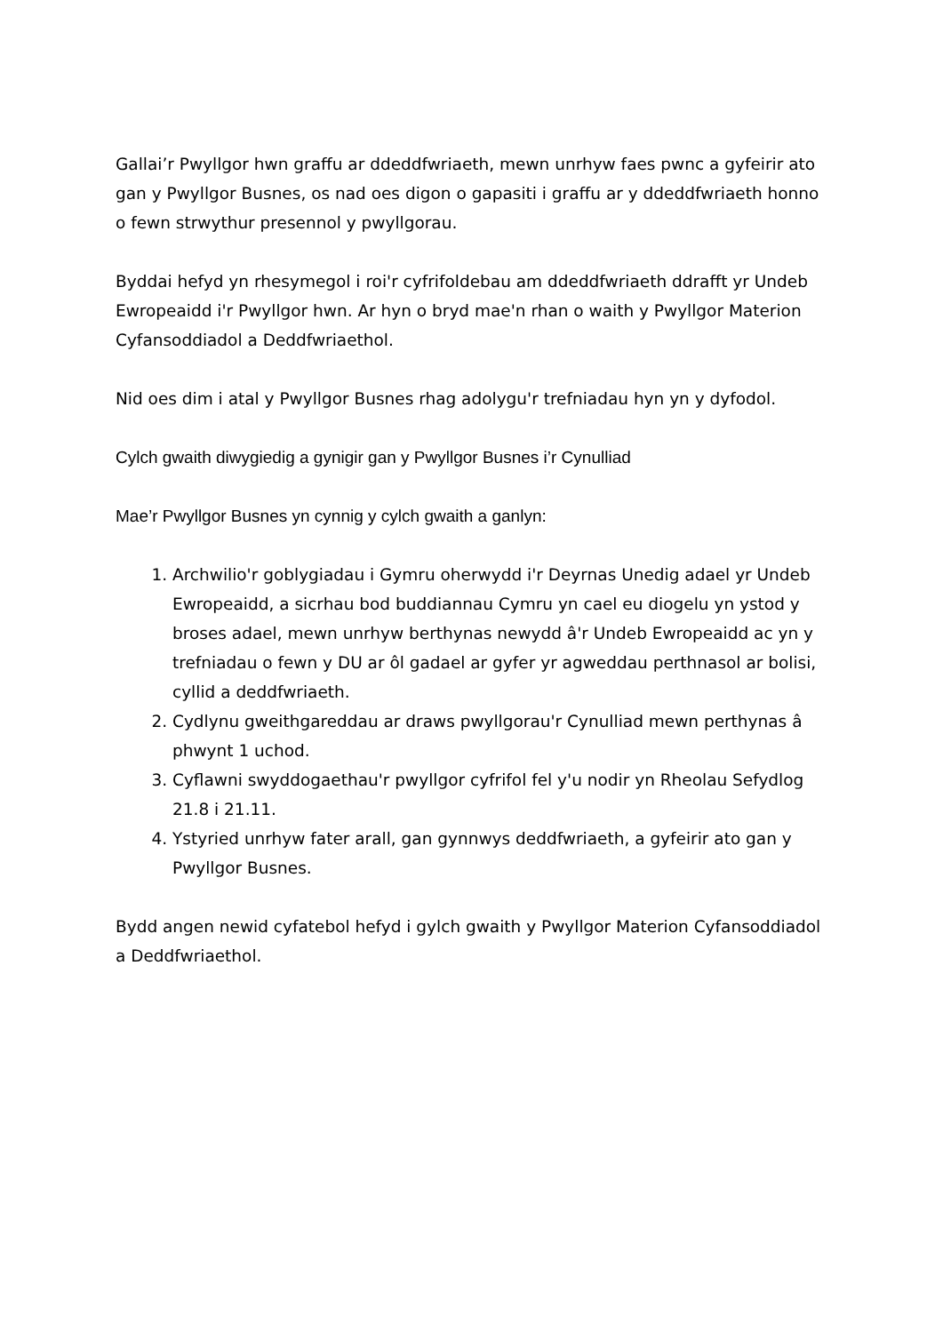Gallai’r Pwyllgor hwn graffu ar ddeddfwriaeth, mewn unrhyw faes pwnc a gyfeirir ato gan y Pwyllgor Busnes, os nad oes digon o gapasiti i graffu ar y ddeddfwriaeth honno o fewn strwythur presennol y pwyllgorau.
Byddai hefyd yn rhesymegol i roi'r cyfrifoldebau am ddeddfwriaeth ddrafft yr Undeb Ewropeaidd i'r Pwyllgor hwn. Ar hyn o bryd mae'n rhan o waith y Pwyllgor Materion Cyfansoddiadol a Deddfwriaethol.
Nid oes dim i atal y Pwyllgor Busnes rhag adolygu'r trefniadau hyn yn y dyfodol.
Cylch gwaith diwygiedig a gynigir gan y Pwyllgor Busnes i’r Cynulliad
Mae’r Pwyllgor Busnes yn cynnig y cylch gwaith a ganlyn:
1. Archwilio'r goblygiadau i Gymru oherwydd i'r Deyrnas Unedig adael yr Undeb Ewropeaidd, a sicrhau bod buddiannau Cymru yn cael eu diogelu yn ystod y broses adael, mewn unrhyw berthynas newydd â'r Undeb Ewropeaidd ac yn y trefniadau o fewn y DU ar ôl gadael ar gyfer yr agweddau perthnasol ar bolisi, cyllid a deddfwriaeth.
2. Cydlynu gweithgareddau ar draws pwyllgorau'r Cynulliad mewn perthynas â phwynt 1 uchod.
3. Cyflawni swyddogaethau'r pwyllgor cyfrifol fel y'u nodir yn Rheolau Sefydlog 21.8 i 21.11.
4. Ystyried unrhyw fater arall, gan gynnwys deddfwriaeth, a gyfeirir ato gan y Pwyllgor Busnes.
Bydd angen newid cyfatebol hefyd i gylch gwaith y Pwyllgor Materion Cyfansoddiadol a Deddfwriaethol.